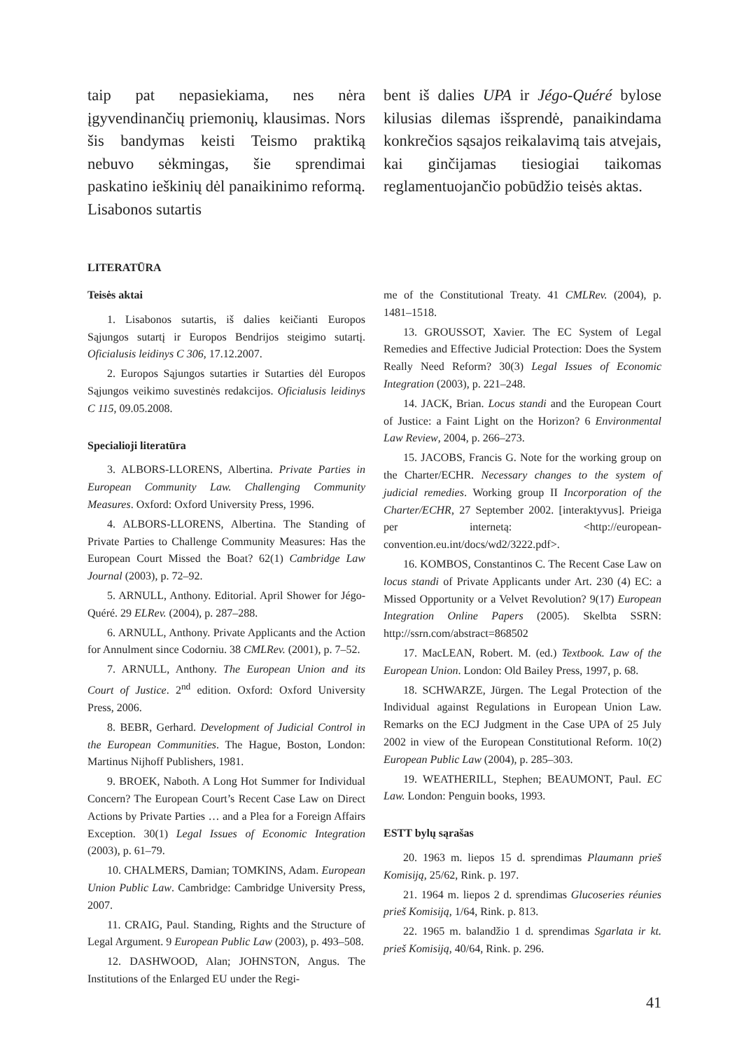taip pat nepasiekiama, nes nėra įgyvendinančių priemonių, klausimas. Nors šis bandymas keisti Teismo praktiką nebuvo sėkmingas, šie sprendimai paskatino ieškinių dėl panaikinimo reformą. Lisabonos sutartis
bent iš dalies UPA ir Jégo-Quéré bylose kilusias dilemas išsprendė, panaikindama konkrečios sąsajos reikalavimą tais atvejais, kai ginčijamas tiesiogiai taikomas reglamentuojančio pobūdžio teisės aktas.
LITERATŪRA
Teisės aktai
1. Lisabonos sutartis, iš dalies keičianti Europos Sąjungos sutartį ir Europos Bendrijos steigimo sutartį. Oficialusis leidinys C 306, 17.12.2007.
2. Europos Sąjungos sutarties ir Sutarties dėl Europos Sąjungos veikimo suvestinės redakcijos. Oficialusis leidinys C 115, 09.05.2008.
Specialioji literatūra
3. ALBORS-LLORENS, Albertina. Private Parties in European Community Law. Challenging Community Measures. Oxford: Oxford University Press, 1996.
4. ALBORS-LLORENS, Albertina. The Standing of Private Parties to Challenge Community Measures: Has the European Court Missed the Boat? 62(1) Cambridge Law Journal (2003), p. 72–92.
5. ARNULL, Anthony. Editorial. April Shower for Jégo-Quéré. 29 ELRev. (2004), p. 287–288.
6. ARNULL, Anthony. Private Applicants and the Action for Annulment since Codorniu. 38 CMLRev. (2001), p. 7–52.
7. ARNULL, Anthony. The European Union and its Court of Justice. 2<sup>nd</sup> edition. Oxford: Oxford University Press, 2006.
8. BEBR, Gerhard. Development of Judicial Control in the European Communities. The Hague, Boston, London: Martinus Nijhoff Publishers, 1981.
9. BROEK, Naboth. A Long Hot Summer for Individual Concern? The European Court’s Recent Case Law on Direct Actions by Private Parties … and a Plea for a Foreign Affairs Exception. 30(1) Legal Issues of Economic Integration (2003), p. 61–79.
10. CHALMERS, Damian; TOMKINS, Adam. European Union Public Law. Cambridge: Cambridge University Press, 2007.
11. CRAIG, Paul. Standing, Rights and the Structure of Legal Argument. 9 European Public Law (2003), p. 493–508.
12. DASHWOOD, Alan; JOHNSTON, Angus. The Institutions of the Enlarged EU under the Regi-
me of the Constitutional Treaty. 41 CMLRev. (2004), p. 1481–1518.
13. GROUSSOT, Xavier. The EC System of Legal Remedies and Effective Judicial Protection: Does the System Really Need Reform? 30(3) Legal Issues of Economic Integration (2003), p. 221–248.
14. JACK, Brian. Locus standi and the European Court of Justice: a Faint Light on the Horizon? 6 Environmental Law Review, 2004, p. 266–273.
15. JACOBS, Francis G. Note for the working group on the Charter/ECHR. Necessary changes to the system of judicial remedies. Working group II Incorporation of the Charter/ECHR, 27 September 2002. [interaktyvus]. Prieiga per internetą: <http://european-convention.eu.int/docs/wd2/3222.pdf>.
16. KOMBOS, Constantinos C. The Recent Case Law on locus standi of Private Applicants under Art. 230 (4) EC: a Missed Opportunity or a Velvet Revolution? 9(17) European Integration Online Papers (2005). Skelbta SSRN: http://ssrn.com/abstract=868502
17. MacLEAN, Robert. M. (ed.) Textbook. Law of the European Union. London: Old Bailey Press, 1997, p. 68.
18. SCHWARZE, Jürgen. The Legal Protection of the Individual against Regulations in European Union Law. Remarks on the ECJ Judgment in the Case UPA of 25 July 2002 in view of the European Constitutional Reform. 10(2) European Public Law (2004), p. 285–303.
19. WEATHERILL, Stephen; BEAUMONT, Paul. EC Law. London: Penguin books, 1993.
ESTT bylų sąrašas
20. 1963 m. liepos 15 d. sprendimas Plaumann prieš Komisiją, 25/62, Rink. p. 197.
21. 1964 m. liepos 2 d. sprendimas Glucoseries réunies prieš Komisiją, 1/64, Rink. p. 813.
22. 1965 m. balandžio 1 d. sprendimas Sgarlata ir kt. prieš Komisiją, 40/64, Rink. p. 296.
41